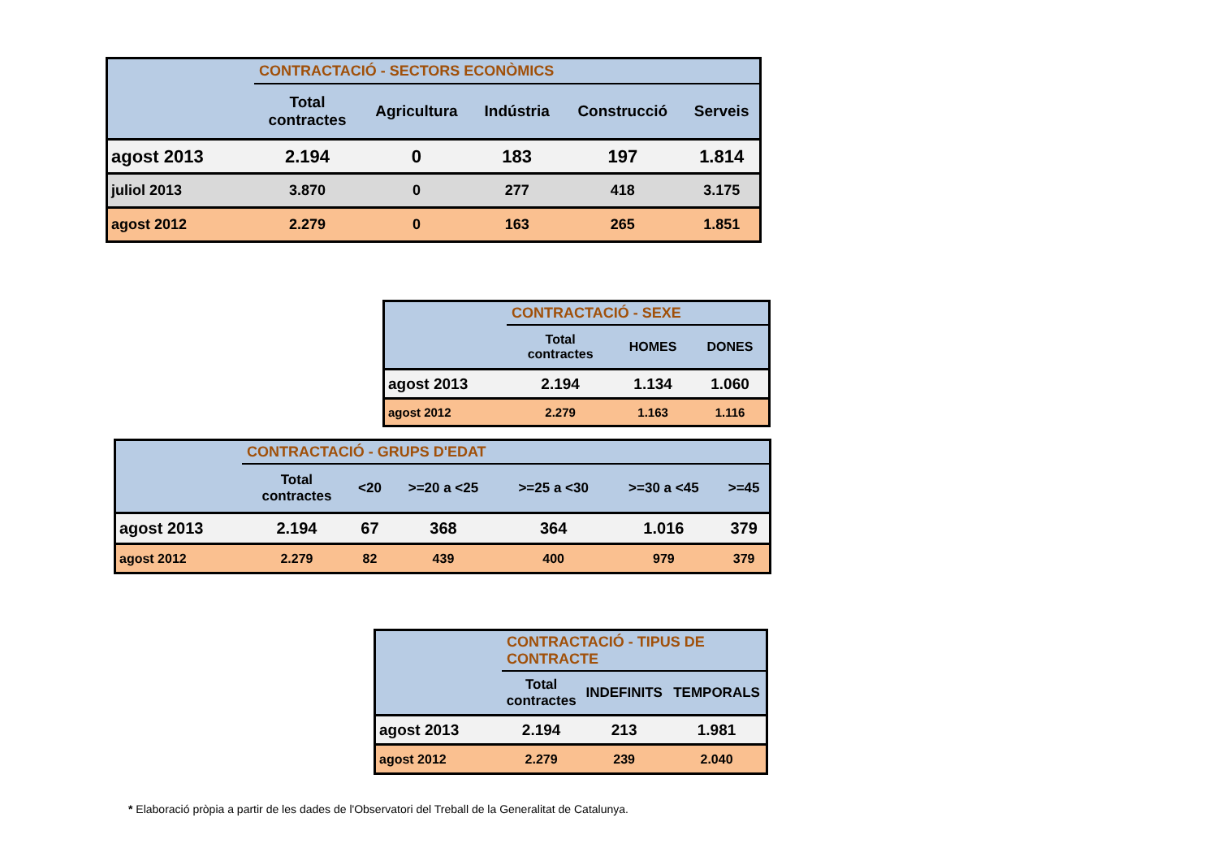| | CONTRACTACIÓ - SECTORS ECONÒMICS | | | | |
| | Total contractes | Agricultura | Indústria | Construcció | Serveis |
| agost 2013 | 2.194 | 0 | 183 | 197 | 1.814 |
| juliol 2013 | 3.870 | 0 | 277 | 418 | 3.175 |
| agost 2012 | 2.279 | 0 | 163 | 265 | 1.851 |
| | CONTRACTACIÓ - SEXE | | |
| | Total contractes | HOMES | DONES |
| agost 2013 | 2.194 | 1.134 | 1.060 |
| agost 2012 | 2.279 | 1.163 | 1.116 |
| | CONTRACTACIÓ - GRUPS D'EDAT | | | | | |
| | Total contractes | <20 | >=20 a <25 | >=25 a <30 | >=30 a <45 | >=45 |
| agost 2013 | 2.194 | 67 | 368 | 364 | 1.016 | 379 |
| agost 2012 | 2.279 | 82 | 439 | 400 | 979 | 379 |
| | CONTRACTACIÓ - TIPUS DE CONTRACTE | | |
| | Total contractes | INDEFINITS | TEMPORALS |
| agost 2013 | 2.194 | 213 | 1.981 |
| agost 2012 | 2.279 | 239 | 2.040 |
* Elaboració pròpia a partir de les dades de l'Observatori del Treball de la Generalitat de Catalunya.